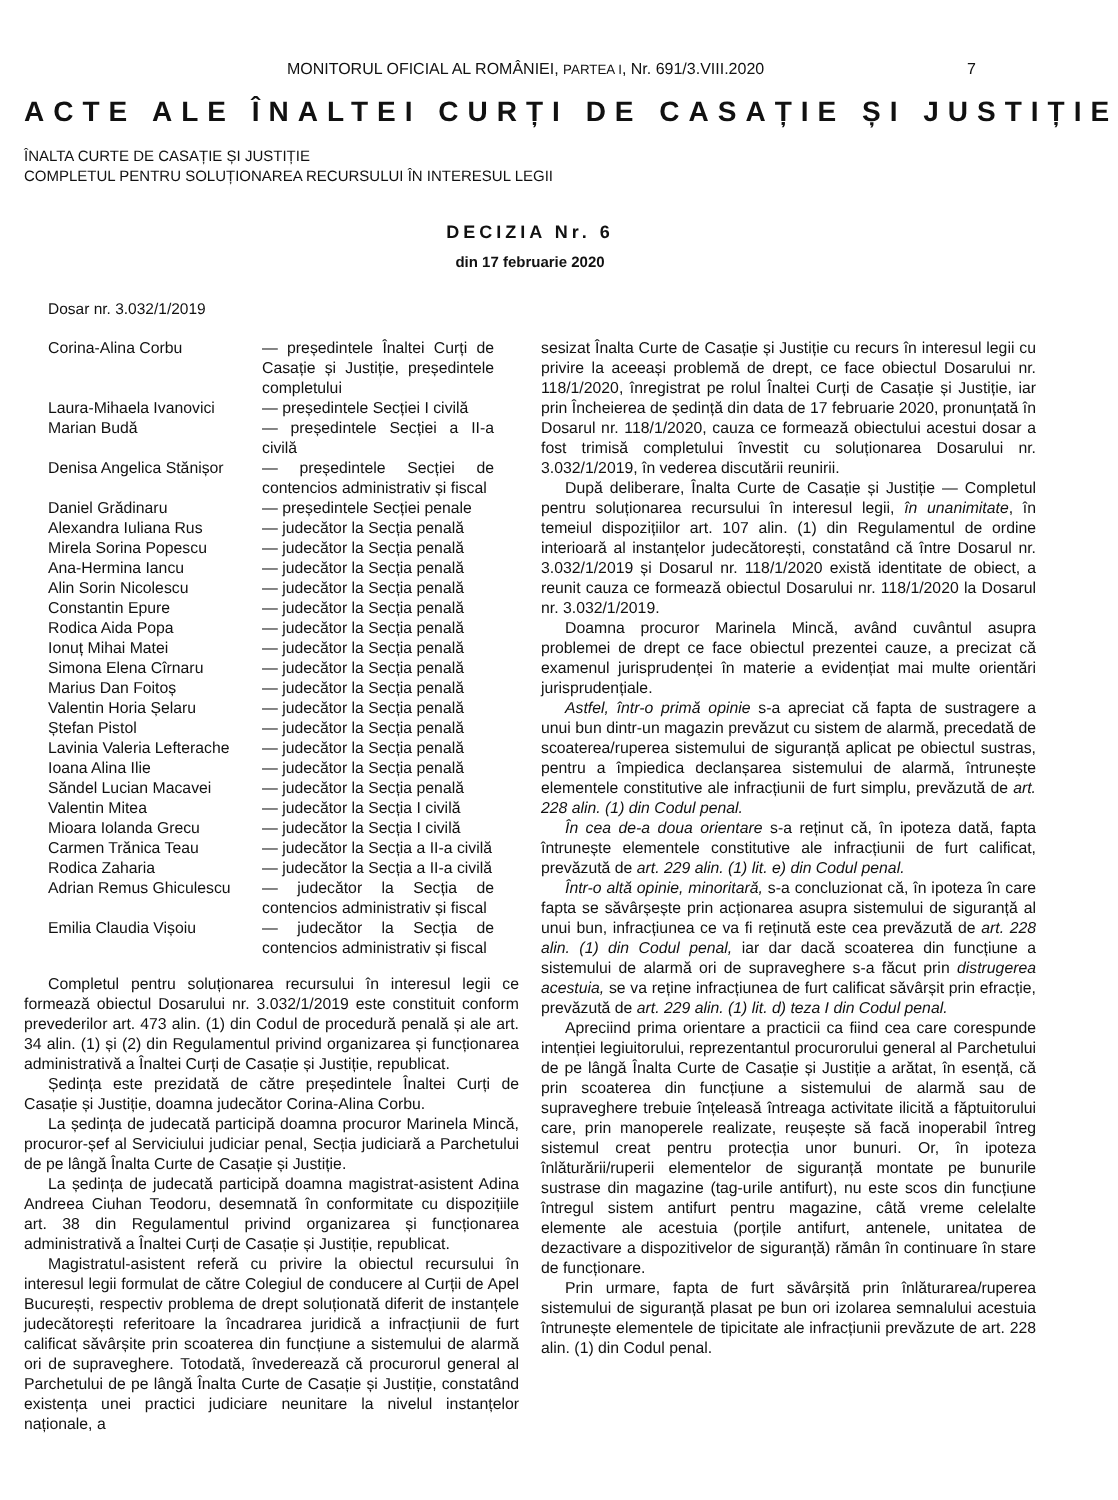MONITORUL OFICIAL AL ROMÂNIEI, PARTEA I, Nr. 691/3.VIII.2020 7
ACTE ALE ÎNALTEI CURȚI DE CASAȚIE ȘI JUSTIȚIE
ÎNALTA CURTE DE CASAȚIE ȘI JUSTIȚIE
COMPLETUL PENTRU SOLUȚIONAREA RECURSULUI ÎN INTERESUL LEGII
DECIZIA Nr. 6
din 17 februarie 2020
Dosar nr. 3.032/1/2019
| Corina-Alina Corbu | — președintele Înaltei Curți de Casație și Justiție, președintele completului |
| Laura-Mihaela Ivanovici | — președintele Secției I civilă |
| Marian Budă | — președintele Secției a II-a civilă |
| Denisa Angelica Stănișor | — președintele Secției de contencios administrativ și fiscal |
| Daniel Grădinaru | — președintele Secției penale |
| Alexandra Iuliana Rus | — judecător la Secția penală |
| Mirela Sorina Popescu | — judecător la Secția penală |
| Ana-Hermina Iancu | — judecător la Secția penală |
| Alin Sorin Nicolescu | — judecător la Secția penală |
| Constantin Epure | — judecător la Secția penală |
| Rodica Aida Popa | — judecător la Secția penală |
| Ionuț Mihai Matei | — judecător la Secția penală |
| Simona Elena Cîrnaru | — judecător la Secția penală |
| Marius Dan Foitoș | — judecător la Secția penală |
| Valentin Horia Șelaru | — judecător la Secția penală |
| Ștefan Pistol | — judecător la Secția penală |
| Lavinia Valeria Lefterache | — judecător la Secția penală |
| Ioana Alina Ilie | — judecător la Secția penală |
| Săndel Lucian Macavei | — judecător la Secția penală |
| Valentin Mitea | — judecător la Secția I civilă |
| Mioara Iolanda Grecu | — judecător la Secția I civilă |
| Carmen Trănica Teau | — judecător la Secția a II-a civilă |
| Rodica Zaharia | — judecător la Secția a II-a civilă |
| Adrian Remus Ghiculescu | — judecător la Secția de contencios administrativ și fiscal |
| Emilia Claudia Vișoiu | — judecător la Secția de contencios administrativ și fiscal |
Completul pentru soluționarea recursului în interesul legii ce formează obiectul Dosarului nr. 3.032/1/2019 este constituit conform prevederilor art. 473 alin. (1) din Codul de procedură penală și ale art. 34 alin. (1) și (2) din Regulamentul privind organizarea și funcționarea administrativă a Înaltei Curți de Casație și Justiție, republicat.
Ședința este prezidată de către președintele Înaltei Curți de Casație și Justiție, doamna judecător Corina-Alina Corbu.
La ședința de judecată participă doamna procuror Marinela Mincă, procuror-șef al Serviciului judiciar penal, Secția judiciară a Parchetului de pe lângă Înalta Curte de Casație și Justiție.
La ședința de judecată participă doamna magistrat-asistent Adina Andreea Ciuhan Teodoru, desemnată în conformitate cu dispozițiile art. 38 din Regulamentul privind organizarea și funcționarea administrativă a Înaltei Curți de Casație și Justiție, republicat.
Magistratul-asistent referă cu privire la obiectul recursului în interesul legii formulat de către Colegiul de conducere al Curții de Apel București, respectiv problema de drept soluționată diferit de instanțele judecătorești referitoare la încadrarea juridică a infracțiunii de furt calificat săvârșite prin scoaterea din funcțiune a sistemului de alarmă ori de supraveghere. Totodată, învederează că procurorul general al Parchetului de pe lângă Înalta Curte de Casație și Justiție, constatând existența unei practici judiciare neunitare la nivelul instanțelor naționale, a
sesizat Înalta Curte de Casație și Justiție cu recurs în interesul legii cu privire la aceeași problemă de drept, ce face obiectul Dosarului nr. 118/1/2020, înregistrat pe rolul Înaltei Curți de Casație și Justiție, iar prin Încheierea de ședință din data de 17 februarie 2020, pronunțată în Dosarul nr. 118/1/2020, cauza ce formează obiectului acestui dosar a fost trimisă completului învestit cu soluționarea Dosarului nr. 3.032/1/2019, în vederea discutării reunirii.
După deliberare, Înalta Curte de Casație și Justiție — Completul pentru soluționarea recursului în interesul legii, în unanimitate, în temeiul dispozițiilor art. 107 alin. (1) din Regulamentul de ordine interioară al instanțelor judecătorești, constatând că între Dosarul nr. 3.032/1/2019 și Dosarul nr. 118/1/2020 există identitate de obiect, a reunit cauza ce formează obiectul Dosarului nr. 118/1/2020 la Dosarul nr. 3.032/1/2019.
Doamna procuror Marinela Mincă, având cuvântul asupra problemei de drept ce face obiectul prezentei cauze, a precizat că examenul jurisprudenței în materie a evidențiat mai multe orientări jurisprudențiale.
Astfel, într-o primă opinie s-a apreciat că fapta de sustragere a unui bun dintr-un magazin prevăzut cu sistem de alarmă, precedată de scoaterea/ruperea sistemului de siguranță aplicat pe obiectul sustras, pentru a împiedica declanșarea sistemului de alarmă, întrunește elementele constitutive ale infracțiunii de furt simplu, prevăzută de art. 228 alin. (1) din Codul penal.
În cea de-a doua orientare s-a reținut că, în ipoteza dată, fapta întrunește elementele constitutive ale infracțiunii de furt calificat, prevăzută de art. 229 alin. (1) lit. e) din Codul penal.
Într-o altă opinie, minoritară, s-a concluzionat că, în ipoteza în care fapta se săvârșește prin acționarea asupra sistemului de siguranță al unui bun, infracțiunea ce va fi reținută este cea prevăzută de art. 228 alin. (1) din Codul penal, iar dar dacă scoaterea din funcțiune a sistemului de alarmă ori de supraveghere s-a făcut prin distrugerea acestuia, se va reține infracțiunea de furt calificat săvârșit prin efracție, prevăzută de art. 229 alin. (1) lit. d) teza I din Codul penal.
Apreciind prima orientare a practicii ca fiind cea care corespunde intenției legiuitorului, reprezentantul procurorului general al Parchetului de pe lângă Înalta Curte de Casație și Justiție a arătat, în esență, că prin scoaterea din funcțiune a sistemului de alarmă sau de supraveghere trebuie înțeleasă întreaga activitate ilicită a făptuitorului care, prin manoperele realizate, reușește să facă inoperabil întreg sistemul creat pentru protecția unor bunuri. Or, în ipoteza înlăturării/ruperii elementelor de siguranță montate pe bunurile sustrase din magazine (tag-urile antifurt), nu este scos din funcțiune întregul sistem antifurt pentru magazine, câtă vreme celelalte elemente ale acestuia (porțile antifurt, antenele, unitatea de dezactivare a dispozitivelor de siguranță) rămân în continuare în stare de funcționare.
Prin urmare, fapta de furt săvârșită prin înlăturarea/ruperea sistemului de siguranță plasat pe bun ori izolarea semnalului acestuia întrunește elementele de tipicitate ale infracțiunii prevăzute de art. 228 alin. (1) din Codul penal.